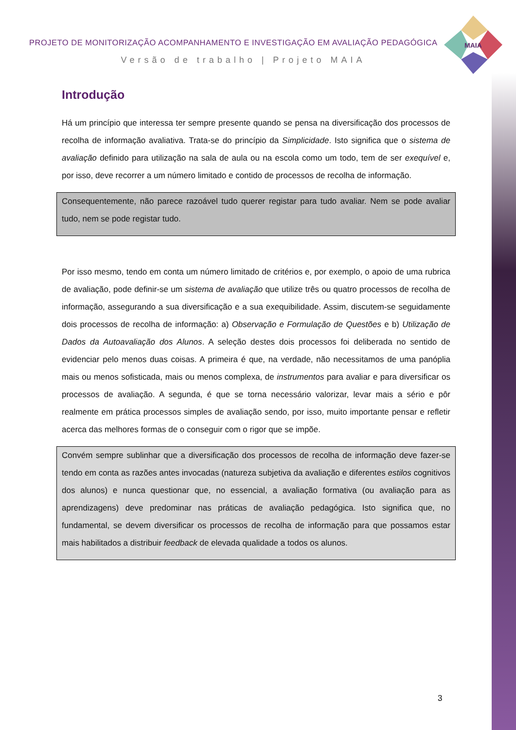MAIA
PROJETO DE MONITORIZAÇÃO ACOMPANHAMENTO E INVESTIGAÇÃO EM AVALIAÇÃO PEDAGÓGICA
Versão de trabalho | Projeto MAIA
Introdução
Há um princípio que interessa ter sempre presente quando se pensa na diversificação dos processos de recolha de informação avaliativa. Trata-se do princípio da Simplicidade. Isto significa que o sistema de avaliação definido para utilização na sala de aula ou na escola como um todo, tem de ser exequível e, por isso, deve recorrer a um número limitado e contido de processos de recolha de informação.
Consequentemente, não parece razoável tudo querer registar para tudo avaliar. Nem se pode avaliar tudo, nem se pode registar tudo.
Por isso mesmo, tendo em conta um número limitado de critérios e, por exemplo, o apoio de uma rubrica de avaliação, pode definir-se um sistema de avaliação que utilize três ou quatro processos de recolha de informação, assegurando a sua diversificação e a sua exequibilidade. Assim, discutem-se seguidamente dois processos de recolha de informação: a) Observação e Formulação de Questões e b) Utilização de Dados da Autoavaliação dos Alunos. A seleção destes dois processos foi deliberada no sentido de evidenciar pelo menos duas coisas. A primeira é que, na verdade, não necessitamos de uma panóplia mais ou menos sofisticada, mais ou menos complexa, de instrumentos para avaliar e para diversificar os processos de avaliação. A segunda, é que se torna necessário valorizar, levar mais a sério e pôr realmente em prática processos simples de avaliação sendo, por isso, muito importante pensar e refletir acerca das melhores formas de o conseguir com o rigor que se impõe.
Convém sempre sublinhar que a diversificação dos processos de recolha de informação deve fazer-se tendo em conta as razões antes invocadas (natureza subjetiva da avaliação e diferentes estilos cognitivos dos alunos) e nunca questionar que, no essencial, a avaliação formativa (ou avaliação para as aprendizagens) deve predominar nas práticas de avaliação pedagógica. Isto significa que, no fundamental, se devem diversificar os processos de recolha de informação para que possamos estar mais habilitados a distribuir feedback de elevada qualidade a todos os alunos.
3